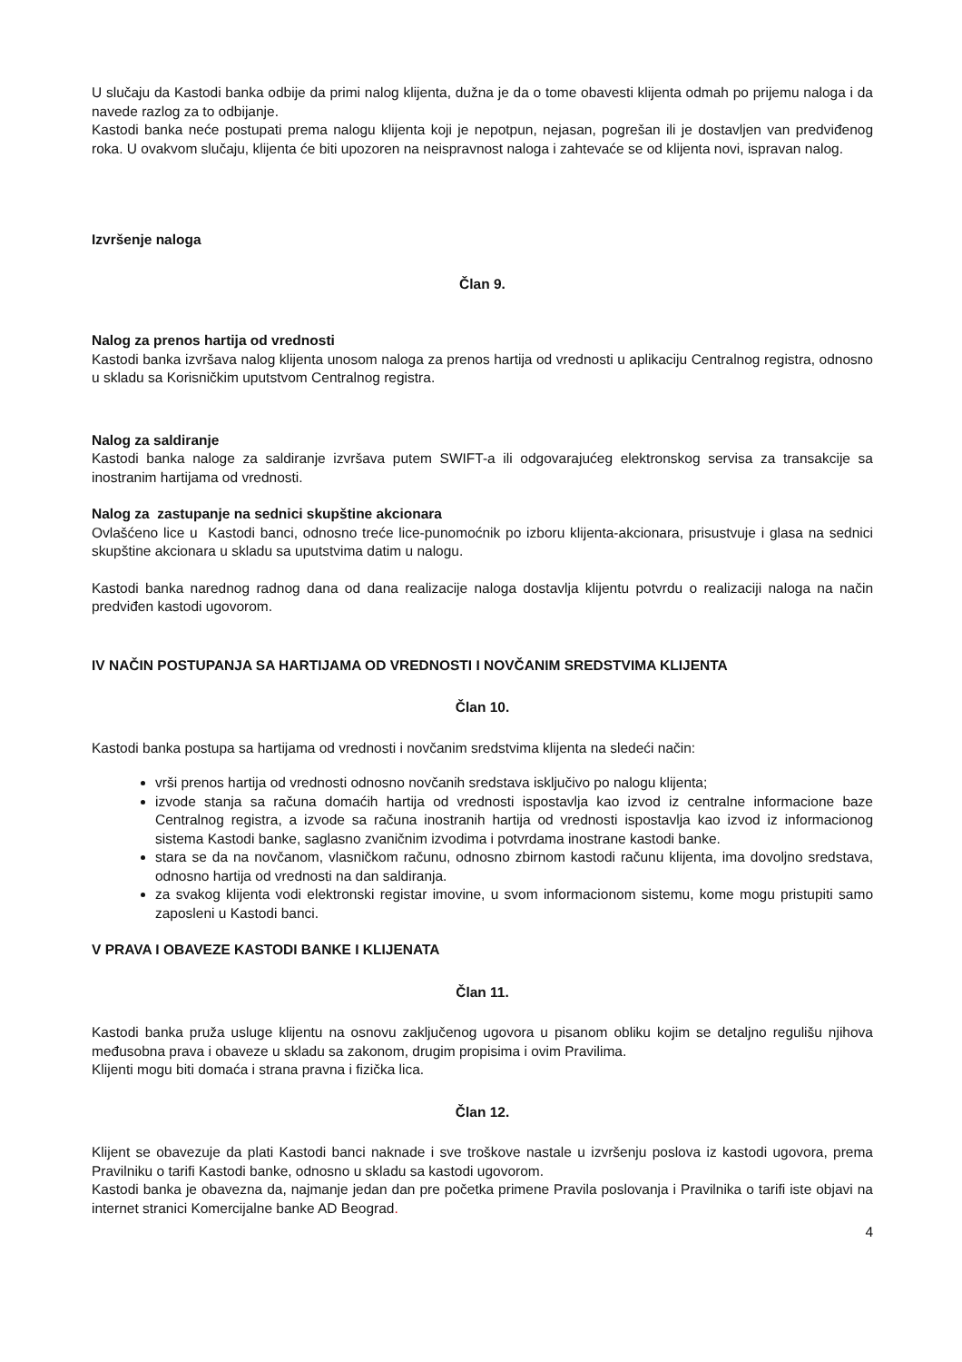U slučaju da Kastodi banka odbije da primi nalog klijenta, dužna je da o tome obavesti klijenta odmah po prijemu naloga i da navede razlog za to odbijanje.
Kastodi banka neće postupati prema nalogu klijenta koji je nepotpun, nejasan, pogrešan ili je dostavljen van predviđenog roka. U ovakvom slučaju, klijenta će biti upozoren na neispravnost naloga i zahtevaće se od klijenta novi, ispravan nalog.
Izvršenje naloga
Član 9.
Nalog za prenos hartija od vrednosti
Kastodi banka izvršava nalog klijenta unosom naloga za prenos hartija od vrednosti u aplikaciju Centralnog registra, odnosno u skladu sa Korisničkim uputstvom Centralnog registra.
Nalog za saldiranje
Kastodi banka naloge za saldiranje izvršava putem SWIFT-a ili odgovarajućeg elektronskog servisa za transakcije sa inostranim hartijama od vrednosti.
Nalog za zastupanje na sednici skupštine akcionara
Ovlašćeno lice u Kastodi banci, odnosno treće lice-punomoćnik po izboru klijenta-akcionara, prisustvuje i glasa na sednici skupštine akcionara u skladu sa uputstvima datim u nalogu.
Kastodi banka narednog radnog dana od dana realizacije naloga dostavlja klijentu potvrdu o realizaciji naloga na način predviđen kastodi ugovorom.
IV NAČIN POSTUPANJA SA HARTIJAMA OD VREDNOSTI I NOVČANIM SREDSTVIMA KLIJENTA
Član 10.
Kastodi banka postupa sa hartijama od vrednosti i novčanim sredstvima klijenta na sledeći način:
vrši prenos hartija od vrednosti odnosno novčanih sredstava isključivo po nalogu klijenta;
izvode stanja sa računa domaćih hartija od vrednosti ispostavlja kao izvod iz centralne informacione baze Centralnog registra, a izvode sa računa inostranih hartija od vrednosti ispostavlja kao izvod iz informacionog sistema Kastodi banke, saglasno zvaničnim izvodima i potvrdama inostrane kastodi banke.
stara se da na novčanom, vlasničkom računu, odnosno zbirnom kastodi računu klijenta, ima dovoljno sredstava, odnosno hartija od vrednosti na dan saldiranja.
za svakog klijenta vodi elektronski registar imovine, u svom informacionom sistemu, kome mogu pristupiti samo zaposleni u Kastodi banci.
V PRAVA I OBAVEZE KASTODI BANKE I KLIJENATA
Član 11.
Kastodi banka pruža usluge klijentu na osnovu zaključenog ugovora u pisanom obliku kojim se detaljno regulišu njihova međusobna prava i obaveze u skladu sa zakonom, drugim propisima i ovim Pravilima.
Klijenti mogu biti domaća i strana pravna i fizička lica.
Član 12.
Klijent se obavezuje da plati Kastodi banci naknade i sve troškove nastale u izvršenju poslova iz kastodi ugovora, prema Pravilniku o tarifi Kastodi banke, odnosno u skladu sa kastodi ugovorom.
Kastodi banka je obavezna da, najmanje jedan dan pre početka primene Pravila poslovanja i Pravilnika o tarifi iste objavi na internet stranici Komercijalne banke AD Beograd.
4